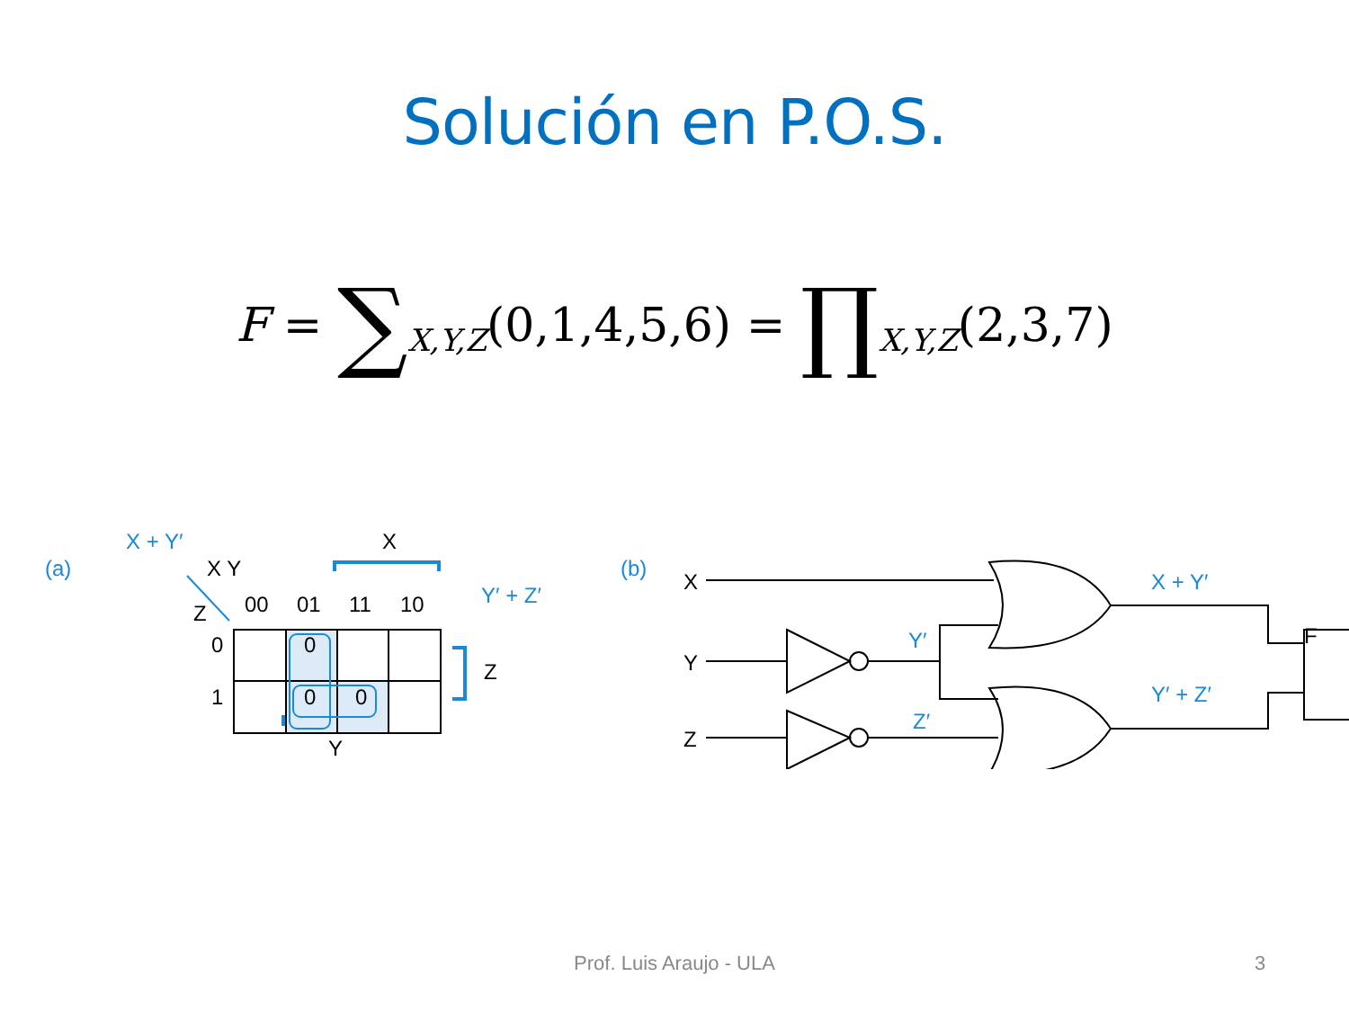Solución en P.O.S.
F = ∑<sub>X,Y,Z</sub>(0,1,4,5,6) = ∏<sub>X,Y,Z</sub>(2,3,7)
(a)
X + Y′
X Y
Z
00
01
11
10
X
Z
Y
Y′ + Z′
0
1
0
0
0
(b)
X
Y
Z
X + Y′
Y′ + Z′
Y′
Z′
F
Prof. Luis Araujo - ULA 3